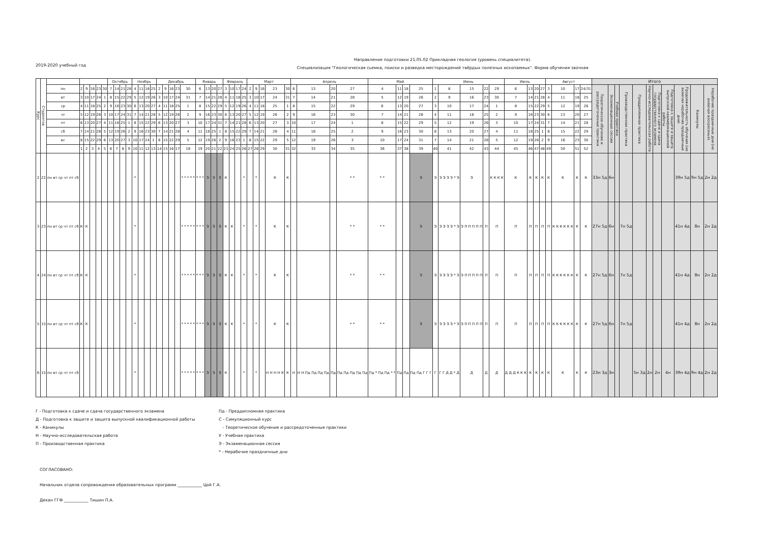2019-2020 учебный год
Направление подготовки 21.05.02 Прикладная геология (уровень специалитета).
Специализация "Геологическая сьемка, поиски и разведка месторождений твёрдых полезных ископаемых". Форма обучения заочная
| Курс | Студентов | | | | | | | Октябрь | | | | Ноябрь | | | | Декабрь | | | | | Январь | | | | Февраль | | | | Март | | | | | Апрель | | | | Май | | | | Июнь | | | | | Июль | | | | Август | | | | Итого | | | | | | | | | | |
| --- | --- | --- | --- | --- | --- | --- | --- | --- | --- | --- | --- | --- | --- | --- | --- | --- | --- | --- | --- | --- | --- | --- | --- | --- | --- | --- | --- | --- | --- | --- | --- | --- | --- | --- | --- | --- | --- | --- | --- | --- | --- | --- | --- | --- | --- | --- | --- | --- | --- | --- | --- | --- | --- | --- | --- | --- | --- | --- | --- | --- | --- | --- | --- | --- | --- |
| | | пн | 2 | 9 | 16 | 23 | 30 | 7 | 14 | 21 | 28 | 4 | 11 | 18 | 25 | 2 | 9 | 16 | 23 | 30 | 6 | 13 | 20 | 27 | 3 | 10 | 17 | 24 | 2 | 9 | 16 | 23 | 30 | 6 | 13 | 20 | 27 | 4 | 11 | 18 | 25 | 1 | 8 | 15 | 22 | 29 | 6 | 13 | 20 | 27 | 3 | 10 | 17 | 24/31 | Теоретическое обучение и рассредоточенные практики | Экзаменационные сессии | Учебная практика | Производственная практика | Преддипломная практика | Научно-исследовательская работа | Подготовка к сдаче и сдача государственного экзамена | Подготовка к защите и защита выпускной квалификационной работы | Продолжительность обучения (не включая нерабочие праздничные дни) | Каникулы | Нерабочие праздничные дни (не включая воскресенья) |
| | | вт | 3 | 10 | 17 | 24 | 1 | 8 | 15 | 22 | 29 | 5 | 12 | 19 | 26 | 3 | 10 | 17 | 24 | 31 | 7 | 14 | 21 | 28 | 4 | 11 | 18 | 25 | 3 | 10 | 17 | 24 | 31 | 7 | 14 | 21 | 28 | 5 | 12 | 19 | 26 | 2 | 9 | 16 | 23 | 30 | 7 | 14 | 21 | 28 | 4 | 11 | 18 | 25 | | | | | | | | | | | |
| | | ср | 4 | 11 | 18 | 25 | 2 | 9 | 16 | 23 | 30 | 6 | 13 | 20 | 27 | 4 | 11 | 18 | 25 | 1 | 8 | 15 | 22 | 29 | 5 | 12 | 19 | 26 | 4 | 11 | 18 | 25 | 1 | 8 | 15 | 22 | 29 | 6 | 13 | 20 | 27 | 3 | 10 | 17 | 24 | 1 | 8 | 15 | 22 | 29 | 5 | 12 | 19 | 26 | | | | | | | | | | | |
| | | чт | 5 | 12 | 19 | 26 | 3 | 10 | 17 | 24 | 31 | 7 | 14 | 21 | 28 | 5 | 12 | 19 | 26 | 2 | 9 | 16 | 23 | 30 | 6 | 13 | 20 | 27 | 5 | 12 | 19 | 26 | 2 | 9 | 16 | 23 | 30 | 7 | 14 | 21 | 28 | 4 | 11 | 18 | 25 | 2 | 9 | 16 | 23 | 30 | 6 | 13 | 20 | 27 | | | | | | | | | | | |
| | | пт | 6 | 13 | 20 | 27 | 4 | 11 | 18 | 25 | 1 | 8 | 15 | 22 | 29 | 6 | 13 | 20 | 27 | 3 | 10 | 17 | 24 | 31 | 7 | 14 | 21 | 28 | 6 | 13 | 20 | 27 | 3 | 10 | 17 | 24 | 1 | 8 | 15 | 22 | 29 | 5 | 12 | 19 | 26 | 3 | 10 | 17 | 24 | 31 | 7 | 14 | 21 | 28 | | | | | | | | | | | |
| | | сб | 7 | 14 | 21 | 28 | 5 | 12 | 19 | 26 | 2 | 9 | 16 | 23 | 30 | 7 | 14 | 21 | 28 | 4 | 11 | 18 | 25 | 1 | 8 | 15 | 22 | 29 | 7 | 14 | 21 | 28 | 4 | 11 | 18 | 25 | 2 | 9 | 16 | 23 | 30 | 6 | 13 | 20 | 27 | 4 | 11 | 18 | 25 | 1 | 8 | 15 | 22 | 29 | | | | | | | | | | | |
| | | вс | 8 | 15 | 22 | 29 | 6 | 13 | 20 | 27 | 3 | 10 | 17 | 24 | 1 | 8 | 15 | 22 | 29 | 5 | 12 | 19 | 26 | 2 | 9 | 16 | 23 | 1 | 8 | 15 | 22 | 29 | 5 | 12 | 19 | 26 | 3 | 10 | 17 | 24 | 31 | 7 | 14 | 21 | 28 | 5 | 12 | 19 | 26 | 2 | 9 | 16 | 23 | 30 | | | | | | | | | | | |
| | | | 1 | 2 | 3 | 4 | 5 | 6 | 7 | 8 | 9 | 10 | 11 | 12 | 13 | 14 | 15 | 16 | 17 | 18 | 19 | 20 | 21 | 22 | 23 | 24 | 25 | 26 | 27 | 28 | 29 | 30 | 31 | 32 | 33 | 34 | 35 | 36 | 37 | 38 | 39 | 40 | 41 | 42 | 43 | 44 | 45 | 46 | 47 | 48 | 49 | 50 | 51 | 52 | | | | | | | | | | | |
| 2 | 22 | пн вт ср чт пт сб | | | | | | | | | | * | | | | | | | | * * * * * | * * * | Э | Э | Э | К | | | * | | * | | К | К | | | | * * | * * | | | Э | Э | Э Э Э Э * Э | Э | | К К К К | К | К | К | К | К | К | К | К | 33н 5д | 6н | | | | | | | 39н 5д | 9н 5д | 2н 2д |
| 3 | 23 | пн вт ср чт пт сб | К | К | | | | | | | | * | | | | | | | | * * * * * | * * * | Э | Э | Э | К | К | | * | | * | | К | К | | | | * * | * * | | | Э | Э | Э Э Э Э * Э | Э П П П П П | П | П | П | П | П | П | П | К К К К К К | К | К | 27н 5д | 6н | | 7н 5д | | | | | 41н 4д | 8н | 2н 2д |
| 4 | 24 | пн вт ср чт пт сб | К | К | | | | | | | | * | | | | | | | | * * * * * | * * * | Э | Э | Э | К | К | | * | | * | | К | К | | | | * * | * * | | | Э | Э | Э Э Э Э * Э | Э П П П П П | П | П | П | П | П | П | П | К К К К К К | К | К | 27н 5д | 6н | | 7н 5д | | | | | 41н 4д | 8н | 2н 2д |
| 5 | 15 | пн вт ср чт пт сб | К | К | | | | | | | | * | | | | | | | | * * * * * | * * * | Э | Э | Э | К | К | | * | | * | | К | К | | | | * * | * * | | | Э | Э | Э Э Э Э * Э | Э П П П П П | П | П | П | П | П | П | П | К К К К К К | К | К | 27н 5д | 6н | | 7н 5д | | | | | 41н 4д | 8н | 2н 2д |
| 6 | 15 | пн вт ср чт пт сб | | | | | | | | | | * | | | | | | | | * * * * * | * * * | Э | Э | Э | К | | | * | | * | | Н Н Н Н К | К | Н | Н Н Пд Пд Пд Пд | Пд | Пд Пд Пд Пд Пд | Пд * Пд Пд * * | Пд | Пд | Пд Пд Г Г Г | Г | Г Г Д Д * Д | Д | Д | Д | Д Д Д К К К | К | К | К | К | К | К | К | 23н 3д | 3н | | | 5н 3д | 2н | 2н | 4н | 39н 4д | 9н 4д | 2н 2д |
Г - Подготовка к сдаче и сдача государственного экзамена
Д - Подготовка к защите и защита выпускной квалификационной работы
К - Каникулы
Н - Научно-исследовательская работа
П - Производственная практика
Пд - Преддипломная практика
С - Симуляционный курс
- Теоретическое обучение и рассредоточенные практики
У - Учебная практика
Э - Экзаменационная сессия
* - Нерабочие праздничные дни
СОГЛАСОВАНО:
Начальник отдела сопровождения образовательных программ ____________ Цой Г.А.
Декан ГГФ ____________ Тишин П.А.